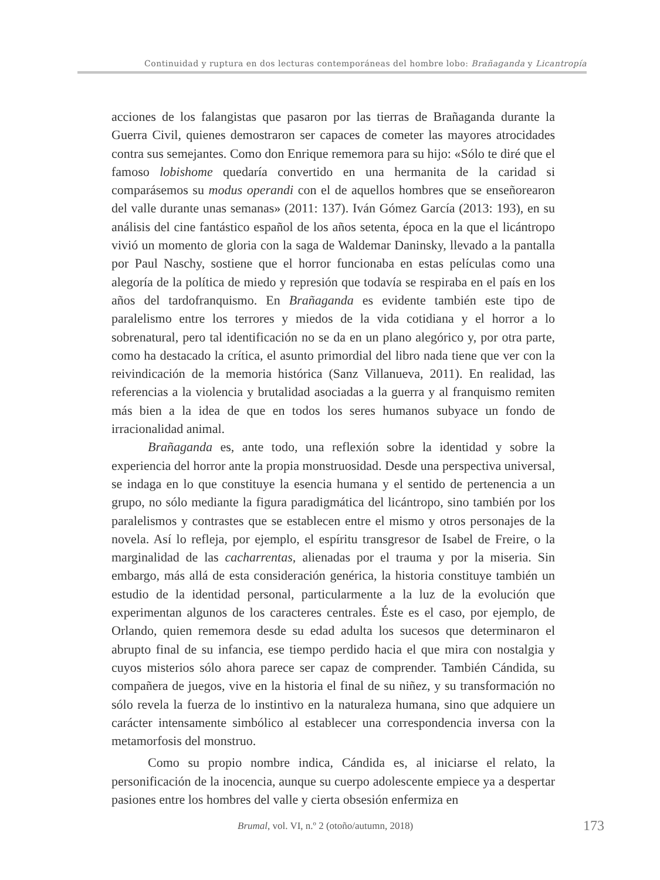Continuidad y ruptura en dos lecturas contemporáneas del hombre lobo: Brañaganda y Licantropía
acciones de los falangistas que pasaron por las tierras de Brañaganda durante la Guerra Civil, quienes demostraron ser capaces de cometer las mayores atrocidades contra sus semejantes. Como don Enrique rememora para su hijo: «Sólo te diré que el famoso lobishome quedaría convertido en una hermanita de la caridad si comparásemos su modus operandi con el de aquellos hombres que se enseñorearon del valle durante unas semanas» (2011: 137). Iván Gómez García (2013: 193), en su análisis del cine fantástico español de los años setenta, época en la que el licántropo vivió un momento de gloria con la saga de Waldemar Daninsky, llevado a la pantalla por Paul Naschy, sostiene que el horror funcionaba en estas películas como una alegoría de la política de miedo y represión que todavía se respiraba en el país en los años del tardofranquismo. En Brañaganda es evidente también este tipo de paralelismo entre los terrores y miedos de la vida cotidiana y el horror a lo sobrenatural, pero tal identificación no se da en un plano alegórico y, por otra parte, como ha destacado la crítica, el asunto primordial del libro nada tiene que ver con la reivindicación de la memoria histórica (Sanz Villanueva, 2011). En realidad, las referencias a la violencia y brutalidad asociadas a la guerra y al franquismo remiten más bien a la idea de que en todos los seres humanos subyace un fondo de irracionalidad animal.
Brañaganda es, ante todo, una reflexión sobre la identidad y sobre la experiencia del horror ante la propia monstruosidad. Desde una perspectiva universal, se indaga en lo que constituye la esencia humana y el sentido de pertenencia a un grupo, no sólo mediante la figura paradigmática del licántropo, sino también por los paralelismos y contrastes que se establecen entre el mismo y otros personajes de la novela. Así lo refleja, por ejemplo, el espíritu transgresor de Isabel de Freire, o la marginalidad de las cacharrentas, alienadas por el trauma y por la miseria. Sin embargo, más allá de esta consideración genérica, la historia constituye también un estudio de la identidad personal, particularmente a la luz de la evolución que experimentan algunos de los caracteres centrales. Éste es el caso, por ejemplo, de Orlando, quien rememora desde su edad adulta los sucesos que determinaron el abrupto final de su infancia, ese tiempo perdido hacia el que mira con nostalgia y cuyos misterios sólo ahora parece ser capaz de comprender. También Cándida, su compañera de juegos, vive en la historia el final de su niñez, y su transformación no sólo revela la fuerza de lo instintivo en la naturaleza humana, sino que adquiere un carácter intensamente simbólico al establecer una correspondencia inversa con la metamorfosis del monstruo.
Como su propio nombre indica, Cándida es, al iniciarse el relato, la personificación de la inocencia, aunque su cuerpo adolescente empiece ya a despertar pasiones entre los hombres del valle y cierta obsesión enfermiza en
Brumal, vol. VI, n.º 2 (otoño/autumn, 2018) 173